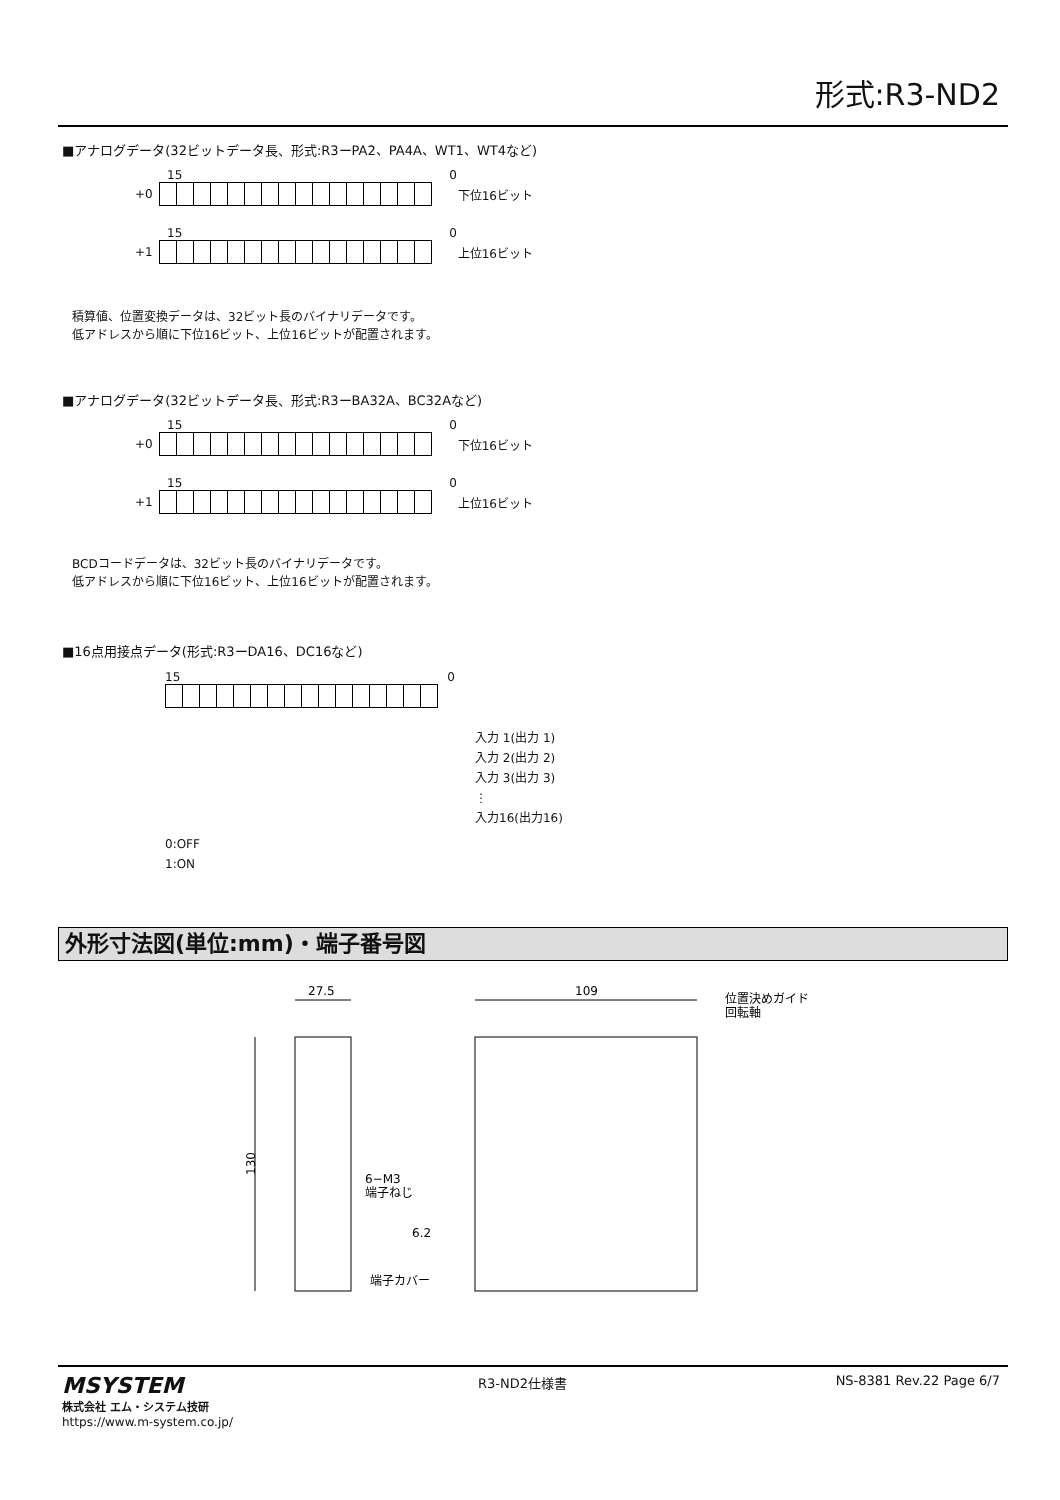形式:R3-ND2
■アナログデータ(32ビットデータ長、形式:R3ーPA2、PA4A、WT1、WT4など)
15 0
+0 下位16ビット
15 0
+1 上位16ビット
積算値、位置変換データは、32ビット長のバイナリデータです。
低アドレスから順に下位16ビット、上位16ビットが配置されます。
■アナログデータ(32ビットデータ長、形式:R3ーBA32A、BC32Aなど)
15 0
+0 下位16ビット
15 0
+1 上位16ビット
BCDコードデータは、32ビット長のバイナリデータです。
低アドレスから順に下位16ビット、上位16ビットが配置されます。
■16点用接点データ(形式:R3ーDA16、DC16など)
15 0
入力 1(出力 1)
入力 2(出力 2)
入力 3(出力 3)
⋮
入力16(出力16)
0:OFF
1:ON
外形寸法図(単位:mm)・端子番号図
27.5
109
130
6−M3
端子ねじ
6.2
端子カバー
位置決めガイド
回転軸
MSYSTEM
株式会社 エム・システム技研
https://www.m-system.co.jp/
R3-ND2仕様書 NS-8381 Rev.22 Page 6/7